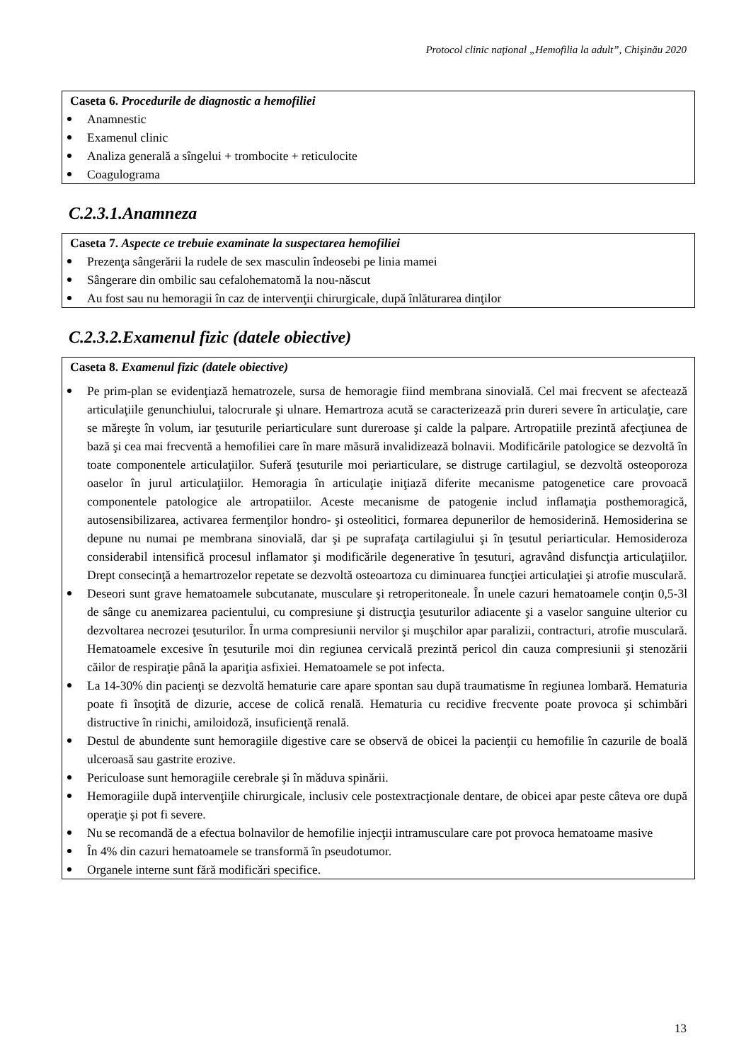Protocol clinic naţional „Hemofilia la adult”, Chişinău 2020
Caseta 6. Procedurile de diagnostic a hemofiliei
Anamnestic
Examenul clinic
Analiza generală a sîngelui + trombocite + reticulocite
Coagulograma
C.2.3.1.Anamneza
Caseta 7. Aspecte ce trebuie examinate la suspectarea hemofiliei
Prezenţa sângerării la rudele de sex masculin îndeosebi pe linia mamei
Sângerare din ombilic sau cefalohematomă la nou-născut
Au fost sau nu hemoragii în caz de intervenţii chirurgicale, după înlăturarea dinţilor
C.2.3.2.Examenul fizic (datele obiective)
Caseta 8. Examenul fizic (datele obiective)
Pe prim-plan se evidenţiază hematrozele, sursa de hemoragie fiind membrana sinovială. Cel mai frecvent se afectează articulaţiile genunchiului, talocrurale şi ulnare. Hemartroza acută se caracterizează prin dureri severe în articulaţie, care se măreşte în volum, iar ţesuturile periarticulare sunt dureroase şi calde la palpare. Artropatiile prezintă afecţiunea de bază şi cea mai frecventă a hemofiliei care în mare măsură invalidizează bolnavii. Modificările patologice se dezvoltă în toate componentele articulaţiilor. Suferă ţesuturile moi periarticulare, se distruge cartilagiul, se dezvoltă osteoporoza oaselor în jurul articulaţiilor. Hemoragia în articulaţie iniţiază diferite mecanisme patogenetice care provoacă componentele patologice ale artropatiilor. Aceste mecanisme de patogenie includ inflamaţia posthemoragică, autosensibilizarea, activarea fermenţilor hondro- şi osteolitici, formarea depunerilor de hemosiderină. Hemosiderina se depune nu numai pe membrana sinovială, dar şi pe suprafaţa cartilagiului şi în ţesutul periarticular. Hemosideroza considerabil intensifică procesul inflamator şi modificările degenerative în ţesuturi, agravând disfuncţia articulaţiilor. Drept consecinţă a hemartrozelor repetate se dezvoltă osteoartoza cu diminuarea funcţiei articulaţiei şi atrofie musculară.
Deseori sunt grave hematoamele subcutanate, musculare şi retroperitoneale. În unele cazuri hematoamele conţin 0,5-3l de sânge cu anemizarea pacientului, cu compresiune şi distrucţia ţesuturilor adiacente şi a vaselor sanguine ulterior cu dezvoltarea necrozei ţesuturilor. În urma compresiunii nervilor şi muşchilor apar paralizii, contracturi, atrofie musculară. Hematoamele excesive în ţesuturile moi din regiunea cervicală prezintă pericol din cauza compresiunii şi stenozării căilor de respiraţie până la apariţia asfixiei. Hematoamele se pot infecta.
La 14-30% din pacienţi se dezvoltă hematurie care apare spontan sau după traumatisme în regiunea lombară. Hematuria poate fi însoţită de dizurie, accese de colică renală. Hematuria cu recidive frecvente poate provoca şi schimbări distructive în rinichi, amiloidoză, insuficienţă renală.
Destul de abundente sunt hemoragiile digestive care se observă de obicei la pacienţii cu hemofilie în cazurile de boală ulceroasă sau gastrite erozive.
Periculoase sunt hemoragiile cerebrale şi în măduva spinării.
Hemoragiile după intervenţiile chirurgicale, inclusiv cele postextracţionale dentare, de obicei apar peste câteva ore după operaţie şi pot fi severe.
Nu se recomandă de a efectua bolnavilor de hemofilie injecţii intramusculare care pot provoca hematoame masive
În 4% din cazuri hematoamele se transformă în pseudotumor.
Organele interne sunt fără modificări specifice.
13